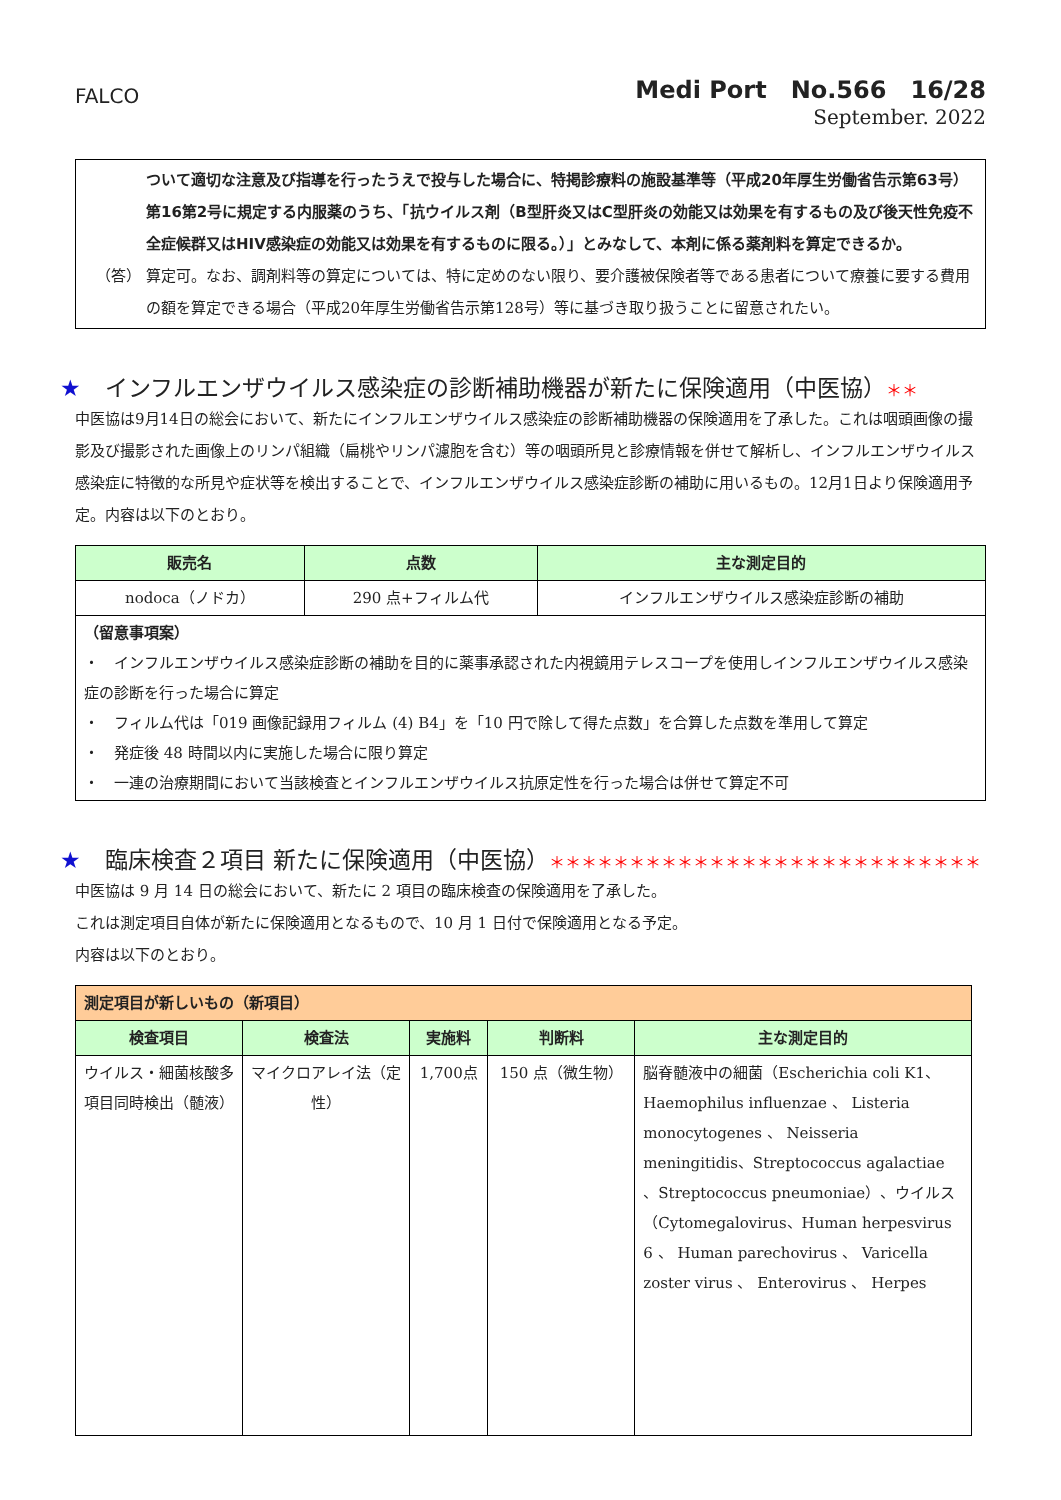FALCO
Medi Port　No.566　16/28
September. 2022
ついて適切な注意及び指導を行ったうえで投与した場合に、特掲診療料の施設基準等（平成20年厚生労働省告示第63号）第16第2号に規定する内服薬のうち、「抗ウイルス剤（B型肝炎又はC型肝炎の効能又は効果を有するもの及び後天性免疫不全症候群又はHIV感染症の効能又は効果を有するものに限る。）」とみなして、本剤に係る薬剤料を算定できるか。
（答） 算定可。なお、調剤料等の算定については、特に定めのない限り、要介護被保険者等である患者について療養に要する費用の額を算定できる場合（平成20年厚生労働省告示第128号）等に基づき取り扱うことに留意されたい。
★ インフルエンザウイルス感染症の診断補助機器が新たに保険適用（中医協）＊＊
中医協は9月14日の総会において、新たにインフルエンザウイルス感染症の診断補助機器の保険適用を了承した。これは咽頭画像の撮影及び撮影された画像上のリンパ組織（扁桃やリンパ濾胞を含む）等の咽頭所見と診療情報を併せて解析し、インフルエンザウイルス感染症に特徴的な所見や症状等を検出することで、インフルエンザウイルス感染症診断の補助に用いるもの。12月1日より保険適用予定。内容は以下のとおり。
| 販売名 | 点数 | 主な測定目的 |
| --- | --- | --- |
| nodoca（ノドカ） | 290 点+フィルム代 | インフルエンザウイルス感染症診断の補助 |
| （留意事項案） ・ インフルエンザウイルス感染症診断の補助を目的に薬事承認された内視鏡用テレスコープを使用しインフルエンザウイルス感染症の診断を行った場合に算定 ・ フィルム代は「019 画像記録用フィルム (4) B4」を「10 円で除して得た点数」を合算した点数を準用して算定 ・ 発症後 48 時間以内に実施した場合に限り算定 ・ 一連の治療期間において当該検査とインフルエンザウイルス抗原定性を行った場合は併せて算定不可 | | |
★ 臨床検査２項目 新たに保険適用（中医協）＊＊＊＊＊＊＊＊＊＊＊＊＊＊＊＊＊＊＊＊＊＊＊＊＊＊＊
中医協は 9 月 14 日の総会において、新たに 2 項目の臨床検査の保険適用を了承した。
これは測定項目自体が新たに保険適用となるもので、10 月 1 日付で保険適用となる予定。
内容は以下のとおり。
| 測定項目が新しいもの（新項目） | | | | |
| --- | --- | --- | --- | --- |
| 検査項目 | 検査法 | 実施料 | 判断料 | 主な測定目的 |
| ウイルス・細菌核酸多項目同時検出（髄液） | マイクロアレイ法（定性） | 1,700点 | 150 点（微生物） | 脳脊髄液中の細菌（Escherichia coli K1、Haemophilus influenzae 、 Listeria monocytogenes 、 Neisseria meningitidis、Streptococcus agalactiae 、Streptococcus pneumoniae）、ウイルス（Cytomegalovirus、Human herpesvirus 6 、 Human parechovirus 、 Varicella zoster virus 、 Enterovirus 、 Herpes |